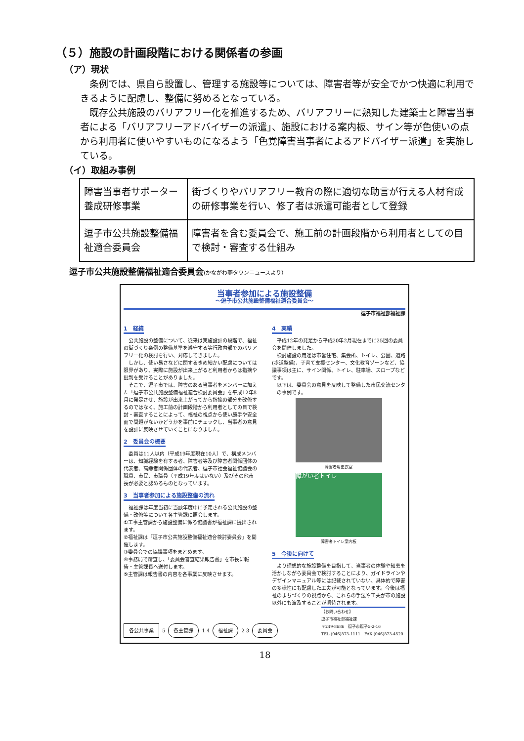（５）施設の計画段階における関係者の参画
（ア）現状
条例では、県自ら設置し、管理する施設等については、障害者等が安全でかつ快適に利用できるように配慮し、整備に努めるとなっている。
既存公共施設のバリアフリー化を推進するため、バリアフリーに熟知した建築士と障害当事者による「バリアフリーアドバイザーの派遣」、施設における案内板、サイン等が色使いの点から利用者に使いやすいものになるよう「色覚障害当事者によるアドバイザー派遣」を実施している。
（イ）取組み事例
| 障害当事者サポーター養成研修事業 | 街づくりやバリアフリー教育の際に適切な助言が行える人材育成の研修事業を行い、修了者は派遣可能者として登録 |
| 逗子市公共施設整備福祉適合委員会 | 障害者を含む委員会で、施工前の計画段階から利用者としての目で検討・審査する仕組み |
逗子市公共施設整備福祉適合委員会(かながわ夢タウンニュースより）
当事者参加による施設整備
～逗子市公共施設整備福祉適合委員会～
逗子市福祉部福祉課
1　経緯
　公共施設の整備について、従来は実施設計の段階で、福祉の街づくり条例の整備基準を遵守する等行政内部でのバリアフリー化の検討を行い、対応してきました。
　しかし、使い易さなどに関するきめ細かい配慮については限界があり、実際に施設が出来上がると利用者からは指摘や批判を受けることがありました。
　そこで、逗子市では、障害のある当事者をメンバーに加えた「逗子市公共施設整備福祉適合検討委員会」を平成12年8月に発足させ、施設が出来上がってから指摘の部分を改修するのではなく、施工前の計画段階から利用者としての目で検討・審査することによって、福祉の視点から使い勝手や安全面で問題がないかどうかを事前にチェックし、当事者の意見を設計に反映させていくことになりました。
2　委員会の概要
　委員は11人以内（平成19年度現在10人）で、構成メンバーは、知識経験を有する者、障害者等及び障害者関係団体の代表者、高齢者関係団体の代表者、逗子市社会福祉協議会の職員、市民、市職員（平成19年度はいない）及びその他市長が必要と認めるものとなっています。
3　当事者参加による施設整備の流れ
　福祉課は年度当初に当該年度中に予定される公共施設の整備・改修等について各主管課に照会します。
①工事主管課から施設整備に係る協議書が福祉課に提出されます。
②福祉課は「逗子市公共施設整備福祉適合検討委員会」を開催します。
③委員会での協議事項をまとめます。
④事務局で精査し、「委員会審査結果報告書」を市長に報告・主管課長へ送付します。
⑤主管課は報告書の内容を各事業に反映させます。
4　実績
　平成12年の発足から平成20年2月現在までに25回の委員会を開催しました。
　検討施設の用途は市営住宅、集会所、トイレ、公園、道路(歩道整備)、子育て支援センター、文化教育ゾーンなど、協議事項は主に、サイン関係、トイレ、駐車場、スロープなどです。
　以下は、委員会の意見を反映して整備した市民交流センターの事例です。
障害者用更衣室
障がい者トイレ
障害者トイレ案内板
5　今後に向けて
　より理想的な施設整備を目指して、当事者の体験や知恵を活かしながら委員会で検討することにより、ガイドラインやデザインマニュアル等には記載されていない、具体的で障害の多様性にも配慮した工夫が可能となっています。今後は福祉のまちづくりの視点から、これらの手法や工夫が市の施設以外にも波及することが期待されます。
各公共事業 5 各主管課 1 4 福祉課 2 3 委員会
【お問い合わせ】
逗子市福祉部福祉課
〒249-8686　逗子市逗子5-2-16
TEL (046)873-1111　FAX (046)873-4520
18